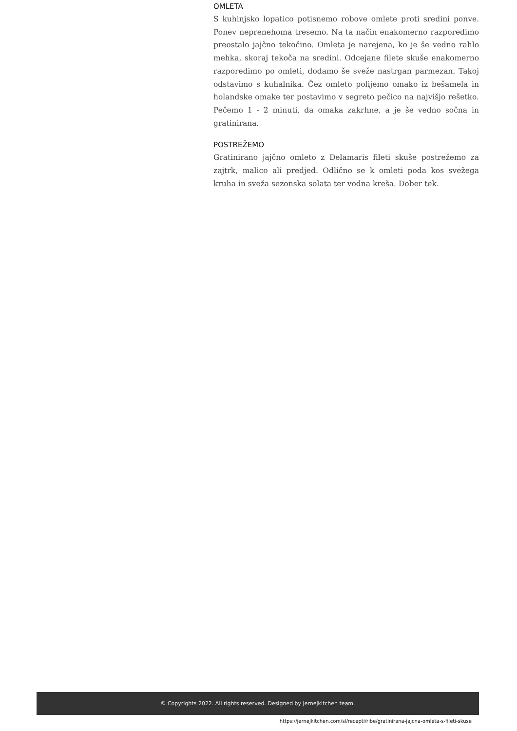OMLETA
S kuhinjsko lopatico potisnemo robove omlete proti sredini ponve. Ponev neprenehoma tresemo. Na ta način enakomerno razporedimo preostalo jajčno tekočino. Omleta je narejena, ko je še vedno rahlo mehka, skoraj tekoča na sredini. Odcejane filete skuše enakomerno razporedimo po omleti, dodamo še sveže nastrgan parmezan. Takoj odstavimo s kuhalnika. Čez omleto polijemo omako iz bešamela in holandske omake ter postavimo v segreto pečico na najvišjo rešetko. Pečemo 1 - 2 minuti, da omaka zakrhne, a je še vedno sočna in gratinirana.
POSTREŽEMO
Gratinirano jajčno omleto z Delamaris fileti skuše postrežemo za zajtrk, malico ali predjed. Odlično se k omleti poda kos svežega kruha in sveža sezonska solata ter vodna kreša. Dober tek.
© Copyrights 2022. All rights reserved. Designed by jernejkitchen team.
https://jernejkitchen.com/sl/recepti/ribe/gratinirana-jajcna-omleta-s-fileti-skuse